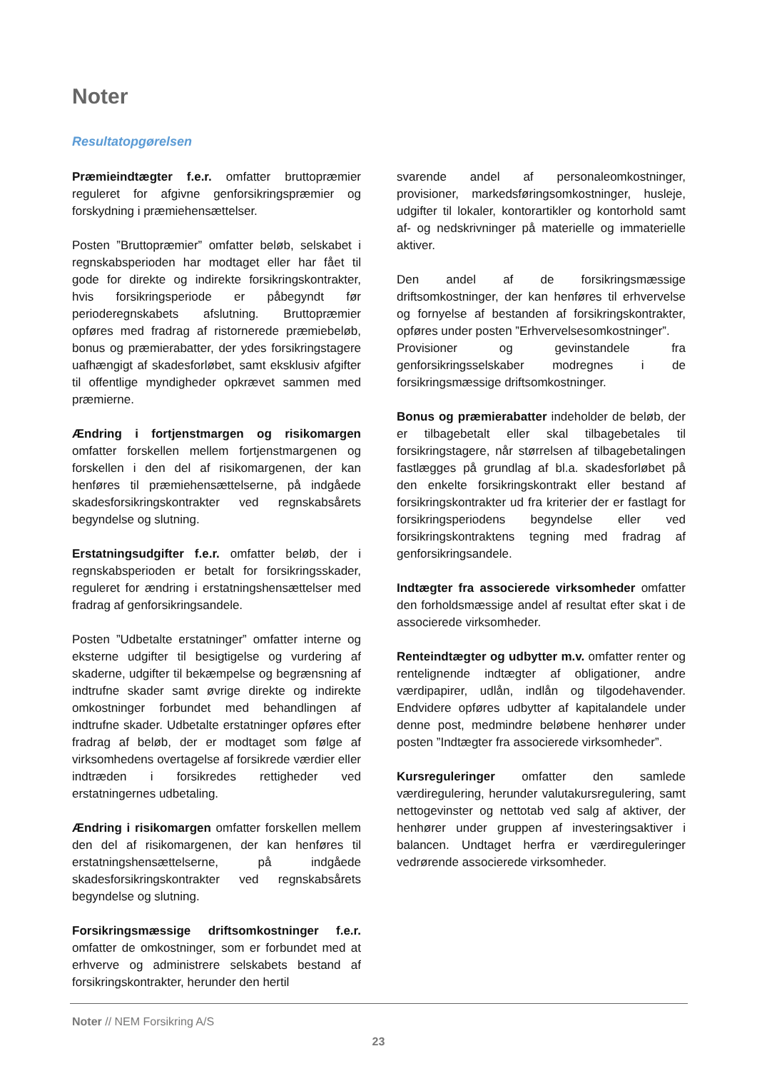Noter
Resultatopgørelsen
Præmieindtægter f.e.r. omfatter bruttopræmier reguleret for afgivne genforsikringspræmier og forskydning i præmiehensættelser.
Posten ”Bruttopræmier” omfatter beløb, selskabet i regnskabsperioden har modtaget eller har fået til gode for direkte og indirekte forsikringskontrakter, hvis forsikringsperiode er påbegyndt før perioderegnskabets afslutning. Bruttopræmier opføres med fradrag af ristornerede præmiebeløb, bonus og præmierabatter, der ydes forsikringstagere uafhængigt af skadesforløbet, samt eksklusiv afgifter til offentlige myndigheder opkrævet sammen med præmierne.
Ændring i fortjenstmargen og risikomargen omfatter forskellen mellem fortjenstmargenen og forskellen i den del af risikomargenen, der kan henføres til præmiehensættelserne, på indgåede skadesforsikringskontrakter ved regnskabsårets begyndelse og slutning.
Erstatningsudgifter f.e.r. omfatter beløb, der i regnskabsperioden er betalt for forsikringsskader, reguleret for ændring i erstatningshensættelser med fradrag af genforsikringsandele.
Posten ”Udbetalte erstatninger” omfatter interne og eksterne udgifter til besigtigelse og vurdering af skaderne, udgifter til bekæmpelse og begrænsning af indtrufne skader samt øvrige direkte og indirekte omkostninger forbundet med behandlingen af indtrufne skader. Udbetalte erstatninger opføres efter fradrag af beløb, der er modtaget som følge af virksomhedens overtagelse af forsikrede værdier eller indtræden i forsikredes rettigheder ved erstatningernes udbetaling.
Ændring i risikomargen omfatter forskellen mellem den del af risikomargenen, der kan henføres til erstatningshensættelserne, på indgåede skadesforsikringskontrakter ved regnskabsårets begyndelse og slutning.
Forsikringsmæssige driftsomkostninger f.e.r. omfatter de omkostninger, som er forbundet med at erhverve og administrere selskabets bestand af forsikringskontrakter, herunder den hertil
svarende andel af personaleomkostninger, provisioner, markedsføringsomkostninger, husleje, udgifter til lokaler, kontorartikler og kontorhold samt af- og nedskrivninger på materielle og immaterielle aktiver.
Den andel af de forsikringsmæssige driftsomkostninger, der kan henføres til erhvervelse og fornyelse af bestanden af forsikringskontrakter, opføres under posten ”Erhvervelsesomkostninger”.
Provisioner og gevinstandele fra genforsikringsselskaber modregnes i de forsikringsmæssige driftsomkostninger.
Bonus og præmierabatter indeholder de beløb, der er tilbagebetalt eller skal tilbagebetales til forsikringstagere, når størrelsen af tilbagebetalingen fastlægges på grundlag af bl.a. skadesforløbet på den enkelte forsikringskontrakt eller bestand af forsikringskontrakter ud fra kriterier der er fastlagt for forsikringsperiodens begyndelse eller ved forsikringskontraktens tegning med fradrag af genforsikringsandele.
Indtægter fra associerede virksomheder omfatter den forholdsmæssige andel af resultat efter skat i de associerede virksomheder.
Renteindtægter og udbytter m.v. omfatter renter og rentelignende indtægter af obligationer, andre værdipapirer, udlån, indlån og tilgodehavender. Endvidere opføres udbytter af kapitalandele under denne post, medmindre beløbene henhører under posten ”Indtægter fra associerede virksomheder”.
Kursreguleringer omfatter den samlede værdiregulering, herunder valutakursregulering, samt nettogevinster og nettotab ved salg af aktiver, der henhører under gruppen af investeringsaktiver i balancen. Undtaget herfra er værdireguleringer vedrørende associerede virksomheder.
Noter // NEM Forsikring A/S
23